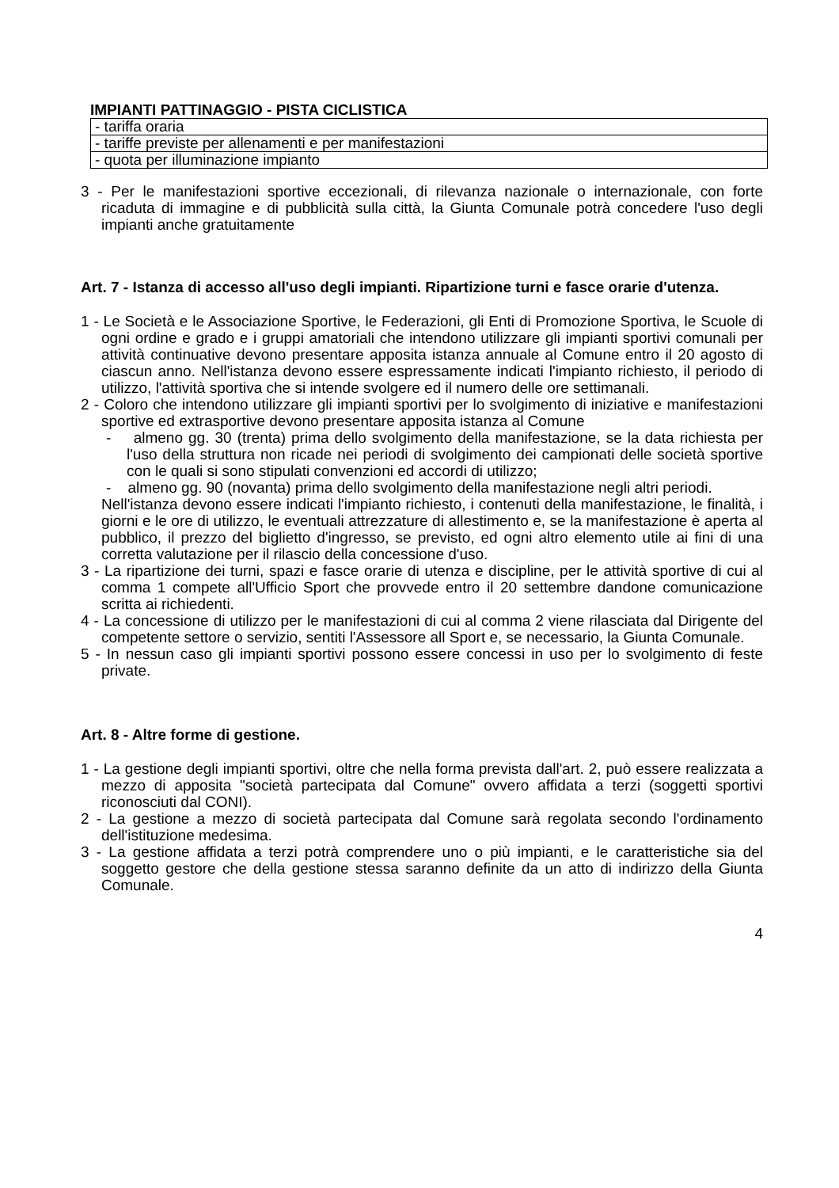IMPIANTI PATTINAGGIO - PISTA CICLISTICA
| - tariffa oraria |
| - tariffe previste per allenamenti e per manifestazioni |
| - quota per illuminazione impianto |
3 - Per le manifestazioni sportive eccezionali, di rilevanza nazionale o internazionale, con forte ricaduta di immagine e di pubblicità sulla città, la Giunta Comunale potrà concedere l'uso degli impianti anche gratuitamente
Art. 7 - Istanza di accesso all'uso degli impianti. Ripartizione turni e fasce orarie d'utenza.
1 - Le Società e le Associazione Sportive, le Federazioni, gli Enti di Promozione Sportiva, le Scuole di ogni ordine e grado e i gruppi amatoriali che intendono utilizzare gli impianti sportivi comunali per attività continuative devono presentare apposita istanza annuale al Comune entro il 20 agosto di ciascun anno. Nell'istanza devono essere espressamente indicati l'impianto richiesto, il periodo di utilizzo, l'attività sportiva che si intende svolgere ed il numero delle ore settimanali.
2 - Coloro che intendono utilizzare gli impianti sportivi per lo svolgimento di iniziative e manifestazioni sportive ed extrasportive devono presentare apposita istanza al Comune
- almeno gg. 30 (trenta) prima dello svolgimento della manifestazione, se la data richiesta per l'uso della struttura non ricade nei periodi di svolgimento dei campionati delle società sportive con le quali si sono stipulati convenzioni ed accordi di utilizzo;
- almeno gg. 90 (novanta) prima dello svolgimento della manifestazione negli altri periodi.
Nell'istanza devono essere indicati l'impianto richiesto, i contenuti della manifestazione, le finalità, i giorni e le ore di utilizzo, le eventuali attrezzature di allestimento e, se la manifestazione è aperta al pubblico, il prezzo del biglietto d'ingresso, se previsto, ed ogni altro elemento utile ai fini di una corretta valutazione per il rilascio della concessione d'uso.
3 - La ripartizione dei turni, spazi e fasce orarie di utenza e discipline, per le attività sportive di cui al comma 1 compete all'Ufficio Sport che provvede entro il 20 settembre dandone comunicazione scritta ai richiedenti.
4 - La concessione di utilizzo per le manifestazioni di cui al comma 2 viene rilasciata dal Dirigente del competente settore o servizio, sentiti l'Assessore all Sport e, se necessario, la Giunta Comunale.
5 - In nessun caso gli impianti sportivi possono essere concessi in uso per lo svolgimento di feste private.
Art. 8 - Altre forme di gestione.
1 - La gestione degli impianti sportivi, oltre che nella forma prevista dall'art. 2, può essere realizzata a mezzo di apposita "società partecipata dal Comune" ovvero affidata a terzi (soggetti sportivi riconosciuti dal CONI).
2 - La gestione a mezzo di società partecipata dal Comune sarà regolata secondo l'ordinamento dell'istituzione medesima.
3 - La gestione affidata a terzi potrà comprendere uno o più impianti, e le caratteristiche sia del soggetto gestore che della gestione stessa saranno definite da un atto di indirizzo della Giunta Comunale.
4